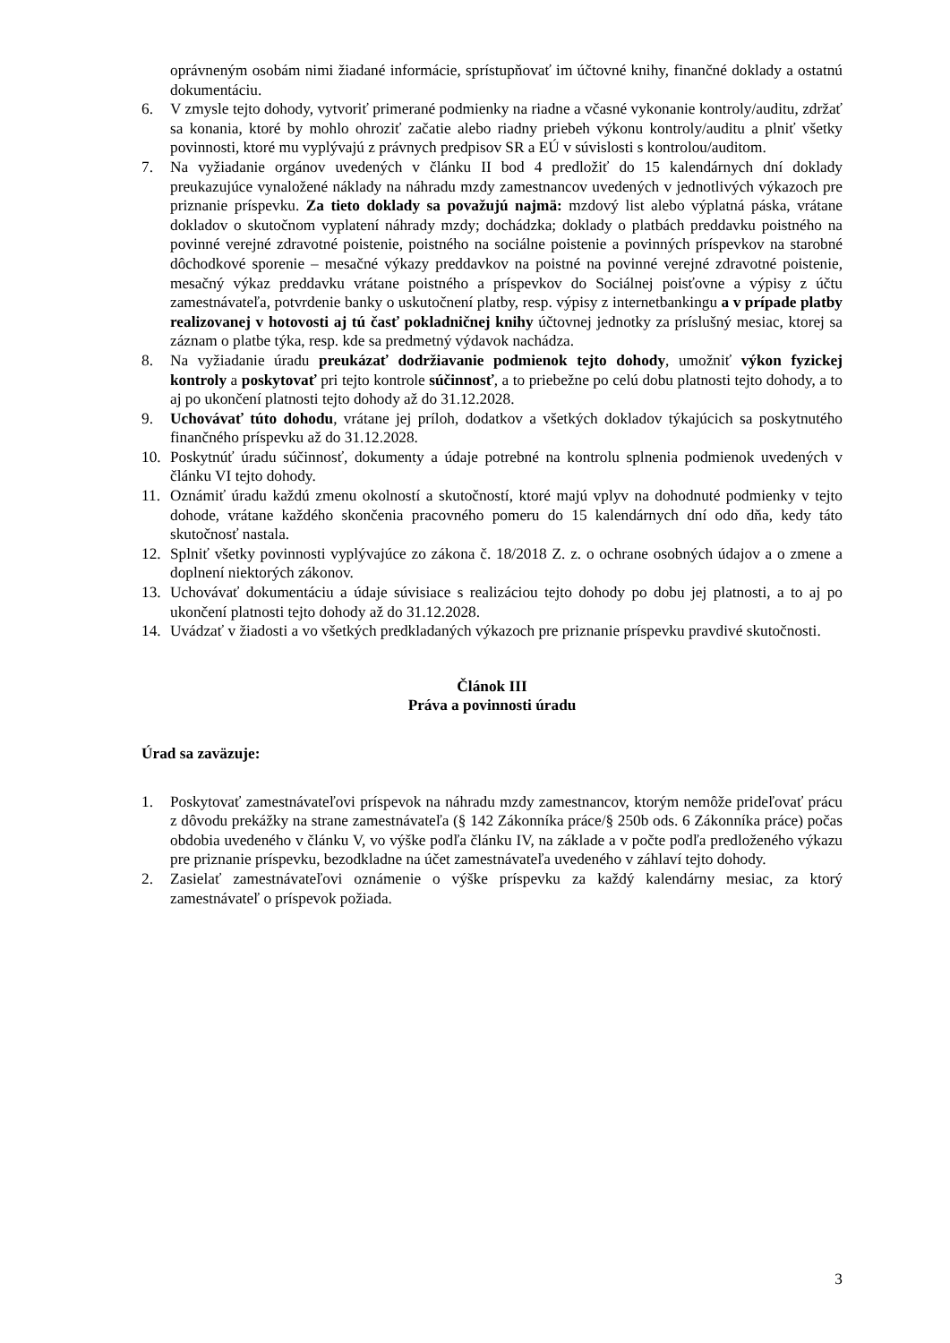oprávneným osobám nimi žiadané informácie, sprístupňovať im účtovné knihy, finančné doklady a ostatnú dokumentáciu.
6. V zmysle tejto dohody, vytvoriť primerané podmienky na riadne a včasné vykonanie kontroly/auditu, zdržať sa konania, ktoré by mohlo ohroziť začatie alebo riadny priebeh výkonu kontroly/auditu a plniť všetky povinnosti, ktoré mu vyplývajú z právnych predpisov SR a EÚ v súvislosti s kontrolou/auditom.
7. Na vyžiadanie orgánov uvedených v článku II bod 4 predložiť do 15 kalendárnych dní doklady preukazujúce vynaložené náklady na náhradu mzdy zamestnancov uvedených v jednotlivých výkazoch pre priznanie príspevku. Za tieto doklady sa považujú najmä: mzdový list alebo výplatná páska, vrátane dokladov o skutočnom vyplatení náhrady mzdy; dochádzka; doklady o platbách preddavku poistného na povinné verejné zdravotné poistenie, poistného na sociálne poistenie a povinných príspevkov na starobné dôchodkové sporenie – mesačné výkazy preddavkov na poistné na povinné verejné zdravotné poistenie, mesačný výkaz preddavku vrátane poistného a príspevkov do Sociálnej poisťovne a výpisy z účtu zamestnávateľa, potvrdenie banky o uskutočnení platby, resp. výpisy z internetbankingu a v prípade platby realizovanej v hotovosti aj tú časť pokladničnej knihy účtovnej jednotky za príslušný mesiac, ktorej sa záznam o platbe týka, resp. kde sa predmetný výdavok nachádza.
8. Na vyžiadanie úradu preukázať dodržiavanie podmienok tejto dohody, umožniť výkon fyzickej kontroly a poskytovať pri tejto kontrole súčinnosť, a to priebežne po celú dobu platnosti tejto dohody, a to aj po ukončení platnosti tejto dohody až do 31.12.2028.
9. Uchovávať túto dohodu, vrátane jej príloh, dodatkov a všetkých dokladov týkajúcich sa poskytnutého finančného príspevku až do 31.12.2028.
10. Poskytnúť úradu súčinnosť, dokumenty a údaje potrebné na kontrolu splnenia podmienok uvedených v článku VI tejto dohody.
11. Oznámiť úradu každú zmenu okolností a skutočností, ktoré majú vplyv na dohodnuté podmienky v tejto dohode, vrátane každého skončenia pracovného pomeru do 15 kalendárnych dní odo dňa, kedy táto skutočnosť nastala.
12. Splniť všetky povinnosti vyplývajúce zo zákona č. 18/2018 Z. z. o ochrane osobných údajov a o zmene a doplnení niektorých zákonov.
13. Uchovávať dokumentáciu a údaje súvisiace s realizáciou tejto dohody po dobu jej platnosti, a to aj po ukončení platnosti tejto dohody až do 31.12.2028.
14. Uvádzať v žiadosti a vo všetkých predkladaných výkazoch pre priznanie príspevku pravdivé skutočnosti.
Článok III
Práva a povinnosti úradu
Úrad sa zaväzuje:
1. Poskytovať zamestnávateľovi príspevok na náhradu mzdy zamestnancov, ktorým nemôže prideľovať prácu z dôvodu prekážky na strane zamestnávateľa (§ 142 Zákonníka práce/§ 250b ods. 6 Zákonníka práce) počas obdobia uvedeného v článku V, vo výške podľa článku IV, na základe a v počte podľa predloženého výkazu pre priznanie príspevku, bezodkladne na účet zamestnávateľa uvedeného v záhlaví tejto dohody.
2. Zasielať zamestnávateľovi oznámenie o výške príspevku za každý kalendárny mesiac, za ktorý zamestnávateľ o príspevok požiada.
3